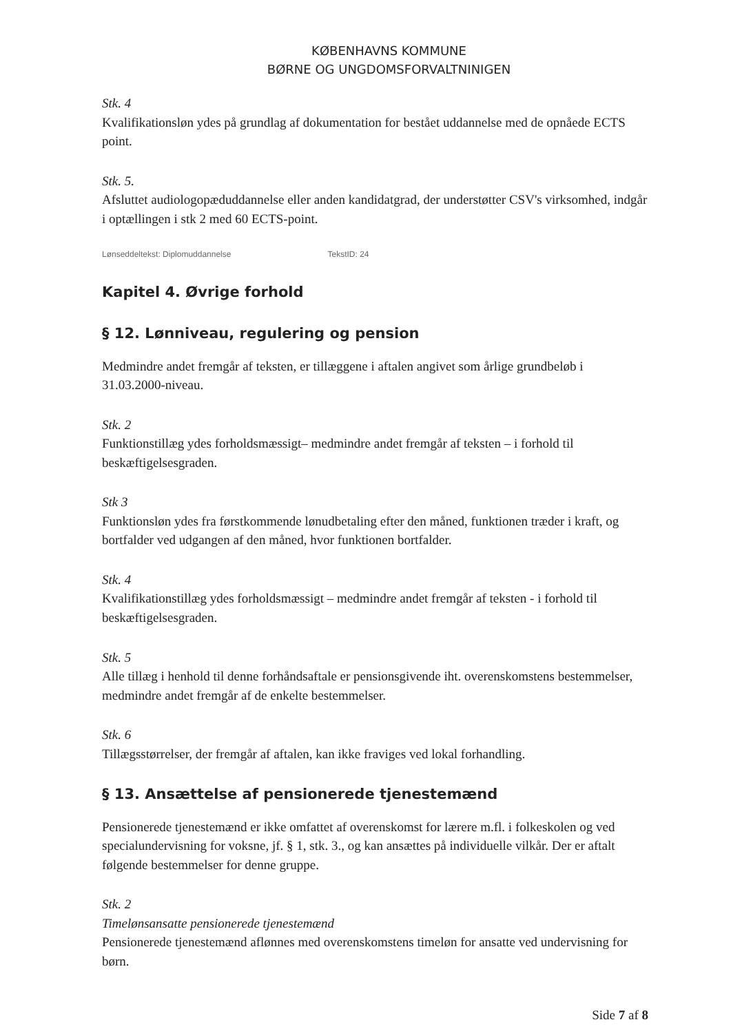KØBENHAVNS KOMMUNE
BØRNE OG UNGDOMSFORVALTNINIGEN
Stk. 4
Kvalifikationsløn ydes på grundlag af dokumentation for bestået uddannelse med de opnåede ECTS point.
Stk. 5.
Afsluttet audiologopæduddannelse eller anden kandidatgrad, der understøtter CSV's virksomhed, indgår i optællingen i stk 2 med 60 ECTS-point.
Lønseddeltekst: Diplomuddannelse TekstID: 24
Kapitel 4. Øvrige forhold
§ 12. Lønniveau, regulering og pension
Medmindre andet fremgår af teksten, er tillæggene i aftalen angivet som årlige grundbeløb i 31.03.2000-niveau.
Stk. 2
Funktionstillæg ydes forholdsmæssigt– medmindre andet fremgår af teksten – i forhold til beskæftigelsesgraden.
Stk 3
Funktionsløn ydes fra førstkommende lønudbetaling efter den måned, funktionen træder i kraft, og bortfalder ved udgangen af den måned, hvor funktionen bortfalder.
Stk. 4
Kvalifikationstillæg ydes forholdsmæssigt – medmindre andet fremgår af teksten - i forhold til beskæftigelsesgraden.
Stk. 5
Alle tillæg i henhold til denne forhåndsaftale er pensionsgivende iht. overenskomstens bestemmelser, medmindre andet fremgår af de enkelte bestemmelser.
Stk. 6
Tillægsstørrelser, der fremgår af aftalen, kan ikke fraviges ved lokal forhandling.
§ 13. Ansættelse af pensionerede tjenestemænd
Pensionerede tjenestemænd er ikke omfattet af overenskomst for lærere m.fl. i folkeskolen og ved specialundervisning for voksne, jf. § 1, stk. 3., og kan ansættes på individuelle vilkår. Der er aftalt følgende bestemmelser for denne gruppe.
Stk. 2
Timelønsansatte pensionerede tjenestemænd
Pensionerede tjenestemænd aflønnes med overenskomstens timeløn for ansatte ved undervisning for børn.
Side 7 af 8